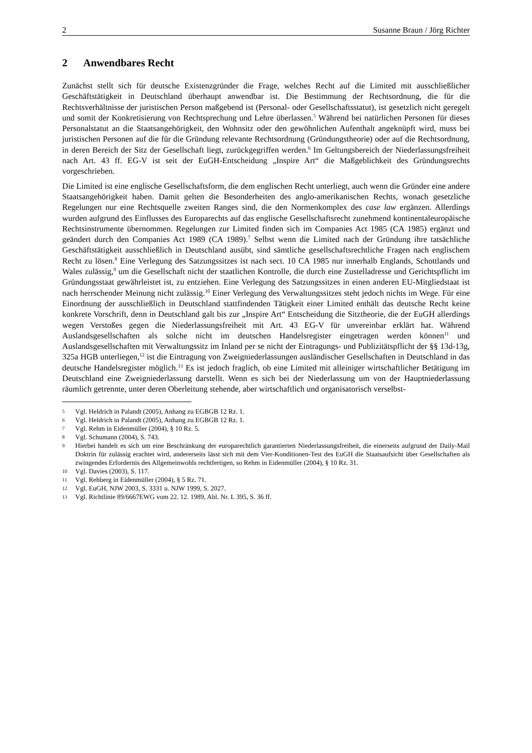2 Susanne Braun / Jörg Richter
2 Anwendbares Recht
Zunächst stellt sich für deutsche Existenzgründer die Frage, welches Recht auf die Limited mit ausschließlicher Geschäftstätigkeit in Deutschland überhaupt anwendbar ist. Die Bestimmung der Rechtsordnung, die für die Rechtsverhältnisse der juristischen Person maßgebend ist (Personal- oder Gesellschaftsstatut), ist gesetzlich nicht geregelt und somit der Konkretisierung von Rechtsprechung und Lehre überlassen.<sup>5</sup> Während bei natürlichen Personen für dieses Personalstatut an die Staatsangehörigkeit, den Wohnsitz oder den gewöhnlichen Aufenthalt angeknüpft wird, muss bei juristischen Personen auf die für die Gründung relevante Rechtsordnung (Gründungstheorie) oder auf die Rechtsordnung, in deren Bereich der Sitz der Gesellschaft liegt, zurückgegriffen werden.<sup>6</sup> Im Geltungsbereich der Niederlassungsfreiheit nach Art. 43 ff. EG-V ist seit der EuGH-Entscheidung „Inspire Art“ die Maßgeblichkeit des Gründungsrechts vorgeschrieben.
Die Limited ist eine englische Gesellschaftsform, die dem englischen Recht unterliegt, auch wenn die Gründer eine andere Staatsangehörigkeit haben. Damit gelten die Besonderheiten des anglo-amerikanischen Rechts, wonach gesetzliche Regelungen nur eine Rechtsquelle zweiten Ranges sind, die den Normenkomplex des case law ergänzen. Allerdings wurden aufgrund des Einflusses des Europarechts auf das englische Gesellschaftsrecht zunehmend kontinentaleuropäische Rechtsinstrumente übernommen. Regelungen zur Limited finden sich im Companies Act 1985 (CA 1985) ergänzt und geändert durch den Companies Act 1989 (CA 1989).<sup>7</sup> Selbst wenn die Limited nach der Gründung ihre tatsächliche Geschäftstätigkeit ausschließlich in Deutschland ausübt, sind sämtliche gesellschaftsrechtliche Fragen nach englischem Recht zu lösen.<sup>8</sup> Eine Verlegung des Satzungssitzes ist nach sect. 10 CA 1985 nur innerhalb Englands, Schottlands und Wales zulässig,<sup>9</sup> um die Gesellschaft nicht der staatlichen Kontrolle, die durch eine Zustelladresse und Gerichtspflicht im Gründungsstaat gewährleistet ist, zu entziehen. Eine Verlegung des Satzungssitzes in einen anderen EU-Mitgliedstaat ist nach herrschender Meinung nicht zulässig.<sup>10</sup> Einer Verlegung des Verwaltungssitzes steht jedoch nichts im Wege. Für eine Einordnung der ausschließlich in Deutschland stattfindenden Tätigkeit einer Limited enthält das deutsche Recht keine konkrete Vorschrift, denn in Deutschland galt bis zur „Inspire Art“ Entscheidung die Sitztheorie, die der EuGH allerdings wegen Verstoßes gegen die Niederlassungsfreiheit mit Art. 43 EG-V für unvereinbar erklärt hat. Während Auslandsgesellschaften als solche nicht im deutschen Handelsregister eingetragen werden können<sup>11</sup> und Auslandsgesellschaften mit Verwaltungssitz im Inland per se nicht der Eintragungs- und Publizitätspflicht der §§ 13d-13g, 325a HGB unterliegen,<sup>12</sup> ist die Eintragung von Zweigniederlassungen ausländischer Gesellschaften in Deutschland in das deutsche Handelsregister möglich.<sup>13</sup> Es ist jedoch fraglich, ob eine Limited mit alleiniger wirtschaftlicher Betätigung im Deutschland eine Zweigniederlassung darstellt. Wenn es sich bei der Niederlassung um von der Hauptniederlassung räumlich getrennte, unter deren Oberleitung stehende, aber wirtschaftlich und organisatorisch verselbst-
5 Vgl. Heldrich in Palandt (2005), Anhang zu EGBGB 12 Rz. 1.
6 Vgl. Heldrich in Palandt (2005), Anhang zu EGBGB 12 Rz. 1.
7 Vgl. Rehm in Eidenmüller (2004), § 10 Rz. 5.
8 Vgl. Schumann (2004), S. 743.
9 Hierbei handelt es sich um eine Beschränkung der europarechtlich garantierten Niederlassungsfreiheit, die einerseits aufgrund der Daily-Mail Doktrin für zulässig erachtet wird, andererseits lässt sich mit dem Vier-Konditionen-Test des EuGH die Staatsaufsicht über Gesellschaften als zwingendes Erfordernis des Allgemeinwohls rechtfertigen, so Rehm in Eidenmüller (2004), § 10 Rz. 31.
10 Vgl. Davies (2003), S. 117.
11 Vgl. Rehberg in Eidenmüller (2004), § 5 Rz. 71.
12 Vgl. EuGH, NJW 2003, S. 3331 u. NJW 1999, S. 2027.
13 Vgl. Richtlinie 89/6667EWG vom 22. 12. 1989, Abl. Nr. L 395, S. 36 ff.